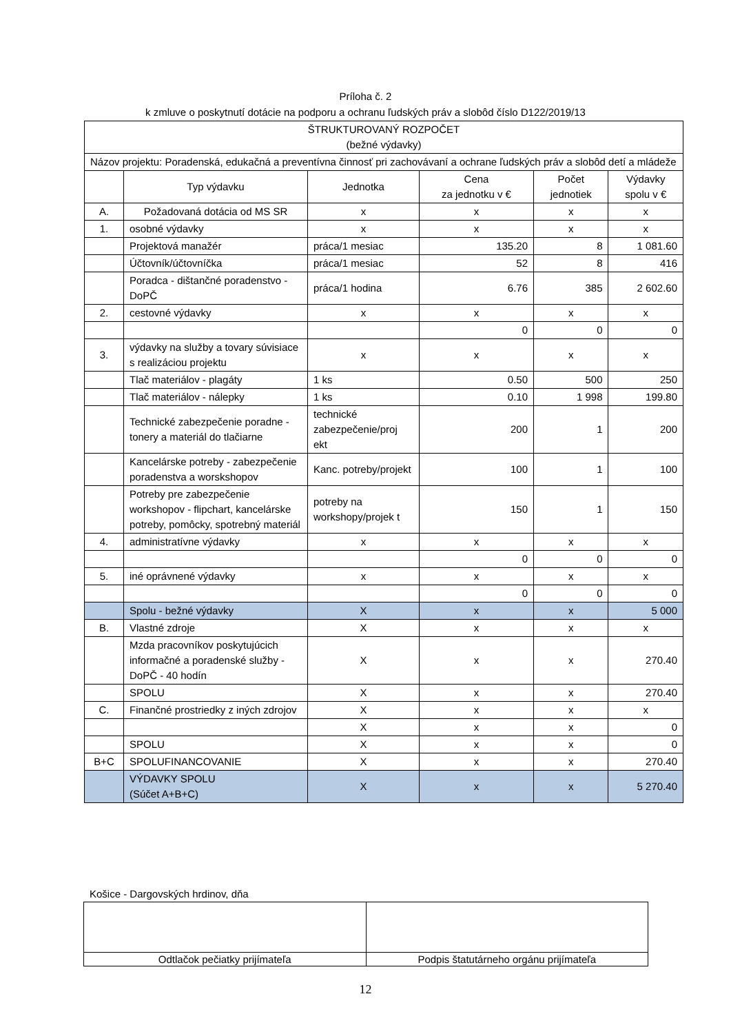Príloha č. 2
k zmluve o poskytnutí dotácie na podporu a ochranu ľudských práv a slobôd číslo D122/2019/13
| ŠTRUKTUROVANÝ ROZPOČET (bežné výdavky) | | | | | |
| Názov projektu: Poradenská, edukačná a preventívna činnosť pri zachovávaní a ochrane ľudských práv a slobôd detí a mládeže | | | | | |
| | Typ výdavku | Jednotka | Cena za jednotku v € | Počet jednotiek | Výdavky spolu v € |
| A. | Požadovaná dotácia od MS SR | x | x | x | x |
| 1. | osobné výdavky | x | x | x | x |
| | Projektová manažér | práca/1 mesiac | 135.20 | 8 | 1 081.60 |
| | Účtovník/účtovníčka | práca/1 mesiac | 52 | 8 | 416 |
| | Poradca - dištančné poradenstvo - DoPČ | práca/1 hodina | 6.76 | 385 | 2 602.60 |
| 2. | cestovné výdavky | x | x | x | x |
| | | | 0 | 0 | 0 |
| 3. | výdavky na služby a tovary súvisiace s realizáciou projektu | x | x | x | x |
| | Tlač materiálov - plagáty | 1 ks | 0.50 | 500 | 250 |
| | Tlač materiálov - nálepky | 1 ks | 0.10 | 1 998 | 199.80 |
| | Technické zabezpečenie poradne - tonery a materiál do tlačiarne | technické zabezpečenie/proj ekt | 200 | 1 | 200 |
| | Kancelárske potreby - zabezpečenie poradenstva a worskshopov | Kanc. potreby/projekt | 100 | 1 | 100 |
| | Potreby pre zabezpečenie workshopov - flipchart, kancelárske potreby, pomôcky, spotrebný materiál | potreby na workshopy/projek t | 150 | 1 | 150 |
| 4. | administratívne výdavky | x | x | x | x |
| | | | 0 | 0 | 0 |
| 5. | iné oprávnené výdavky | x | x | x | x |
| | | | 0 | 0 | 0 |
| | Spolu - bežné výdavky | X | x | x | 5 000 |
| B. | Vlastné zdroje | X | x | x | x |
| | Mzda pracovníkov poskytujúcich informačné a poradenské služby - DoPČ - 40 hodín | X | x | x | 270.40 |
| | SPOLU | X | x | x | 270.40 |
| C. | Finančné prostriedky z iných zdrojov | X | x | x | x |
| | | X | x | x | 0 |
| | SPOLU | X | x | x | 0 |
| B+C | SPOLUFINANCOVANIE | X | x | x | 270.40 |
| | VÝDAVKY SPOLU (Súčet A+B+C) | X | x | x | 5 270.40 |
Košice - Dargovských hrdinov, dňa
| Odtlačok pečiatky prijímateľa | Podpis štatutárneho orgánu prijímateľa |
12